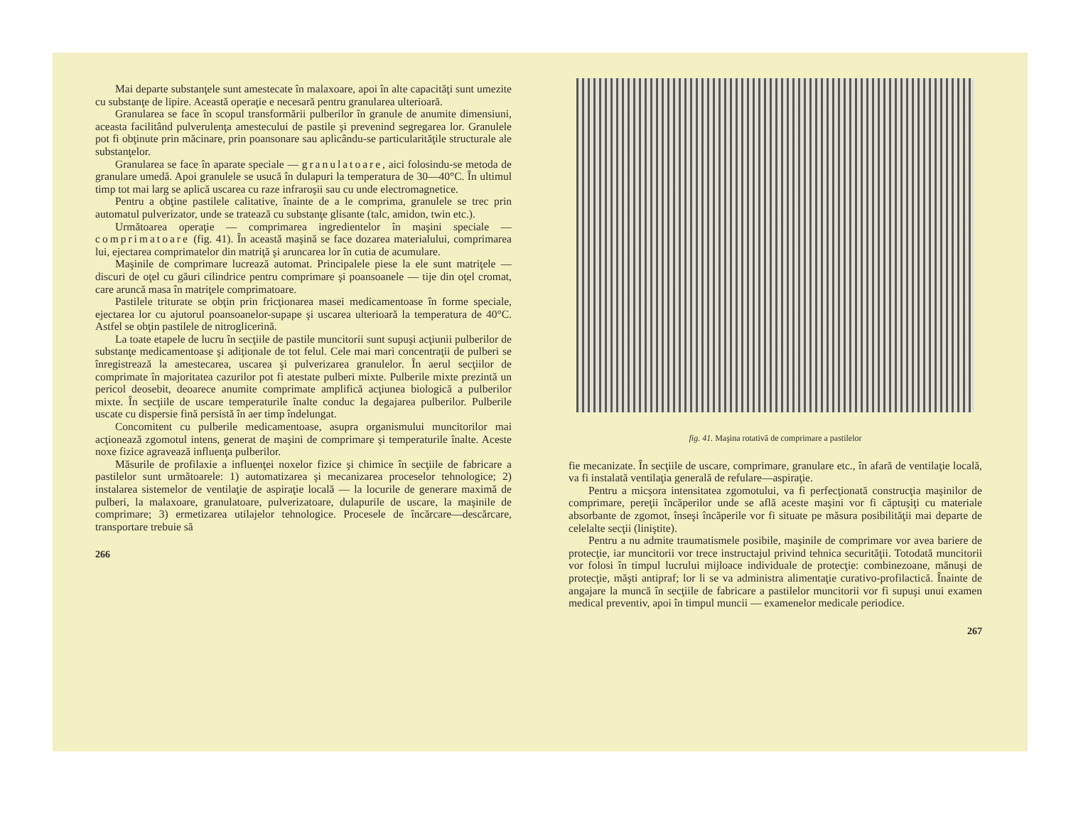Mai departe substanţele sunt amestecate în malaxoare, apoi în alte capacităţi sunt umezite cu substanţe de lipire. Această operaţie e necesară pentru granularea ulterioară.
Granularea se face în scopul transformării pulberilor în granule de anumite dimensiuni, aceasta facilitând pulverulenţa amestecului de pastile şi prevenind segregarea lor. Granulele pot fi obţinute prin măcinare, prin poansonare sau aplicându-se particularităţile structurale ale substanţelor.
Granularea se face în aparate speciale — granulatoare, aici folosindu-se metoda de granulare umedă. Apoi granulele se usucă în dulapuri la temperatura de 30—40°C. În ultimul timp tot mai larg se aplică uscarea cu raze infraroşii sau cu unde electromagnetice.
Pentru a obţine pastilele calitative, înainte de a le comprima, granulele se trec prin automatul pulverizator, unde se tratează cu substanţe glisante (talc, amidon, twin etc.).
Următoarea operaţie — comprimarea ingredientelor în maşini speciale — comprimatoare (fig. 41). În această maşină se face dozarea materialului, comprimarea lui, ejectarea comprimatelor din matriţă şi aruncarea lor în cutia de acumulare.
Maşinile de comprimare lucrează automat. Principalele piese la ele sunt matriţele — discuri de oţel cu găuri cilindrice pentru comprimare şi poansoanele — tije din oţel cromat, care aruncă masa în matriţele comprimatoare.
Pastilele triturate se obţin prin fricţionarea masei medicamentoase în forme speciale, ejectarea lor cu ajutorul poansoanelor-supape şi uscarea ulterioară la temperatura de 40°C. Astfel se obţin pastilele de nitroglicerină.
La toate etapele de lucru în secţiile de pastile muncitorii sunt supuşi acţiunii pulberilor de substanţe medicamentoase şi adiţionale de tot felul. Cele mai mari concentraţii de pulberi se înregistrează la amestecarea, uscarea şi pulverizarea granulelor. În aerul secţiilor de comprimate în majoritatea cazurilor pot fi atestate pulberi mixte. Pulberile mixte prezintă un pericol deosebit, deoarece anumite comprimate amplifică acţiunea biologică a pulberilor mixte. În secţiile de uscare temperaturile înalte conduc la degajarea pulberilor. Pulberile uscate cu dispersie fină persistă în aer timp îndelungat.
Concomitent cu pulberile medicamentoase, asupra organismului muncitorilor mai acţionează zgomotul intens, generat de maşini de comprimare şi temperaturile înalte. Aceste noxe fizice agravează influenţa pulberilor.
Măsurile de profilaxie a influenţei noxelor fizice şi chimice în secţiile de fabricare a pastilelor sunt următoarele: 1) automatizarea şi mecanizarea proceselor tehnologice; 2) instalarea sistemelor de ventilaţie de aspiraţie locală — la locurile de generare maximă de pulberi, la malaxoare, granulatoare, pulverizatoare, dulapurile de uscare, la maşinile de comprimare; 3) ermetizarea utilajelor tehnologice. Procesele de încărcare—descărcare, transportare trebuie să
266
fig. 41. Maşina rotativă de comprimare a pastilelor
fie mecanizate. În secţiile de uscare, comprimare, granulare etc., în afară de ventilaţie locală, va fi instalată ventilaţia generală de refulare—aspiraţie.
Pentru a micşora intensitatea zgomotului, va fi perfecţionată construcţia maşinilor de comprimare, pereţii încăperilor unde se află aceste maşini vor fi căptuşiţi cu materiale absorbante de zgomot, înseşi încăperile vor fi situate pe măsura posibilităţii mai departe de celelalte secţii (liniştite).
Pentru a nu admite traumatismele posibile, maşinile de comprimare vor avea bariere de protecţie, iar muncitorii vor trece instructajul privind tehnica securităţii. Totodată muncitorii vor folosi în timpul lucrului mijloace individuale de protecţie: combinezoane, mănuşi de protecţie, măşti antipraf; lor li se va administra alimentaţie curativo-profilactică. Înainte de angajare la muncă în secţiile de fabricare a pastilelor muncitorii vor fi supuşi unui examen medical preventiv, apoi în timpul muncii — examenelor medicale periodice.
267